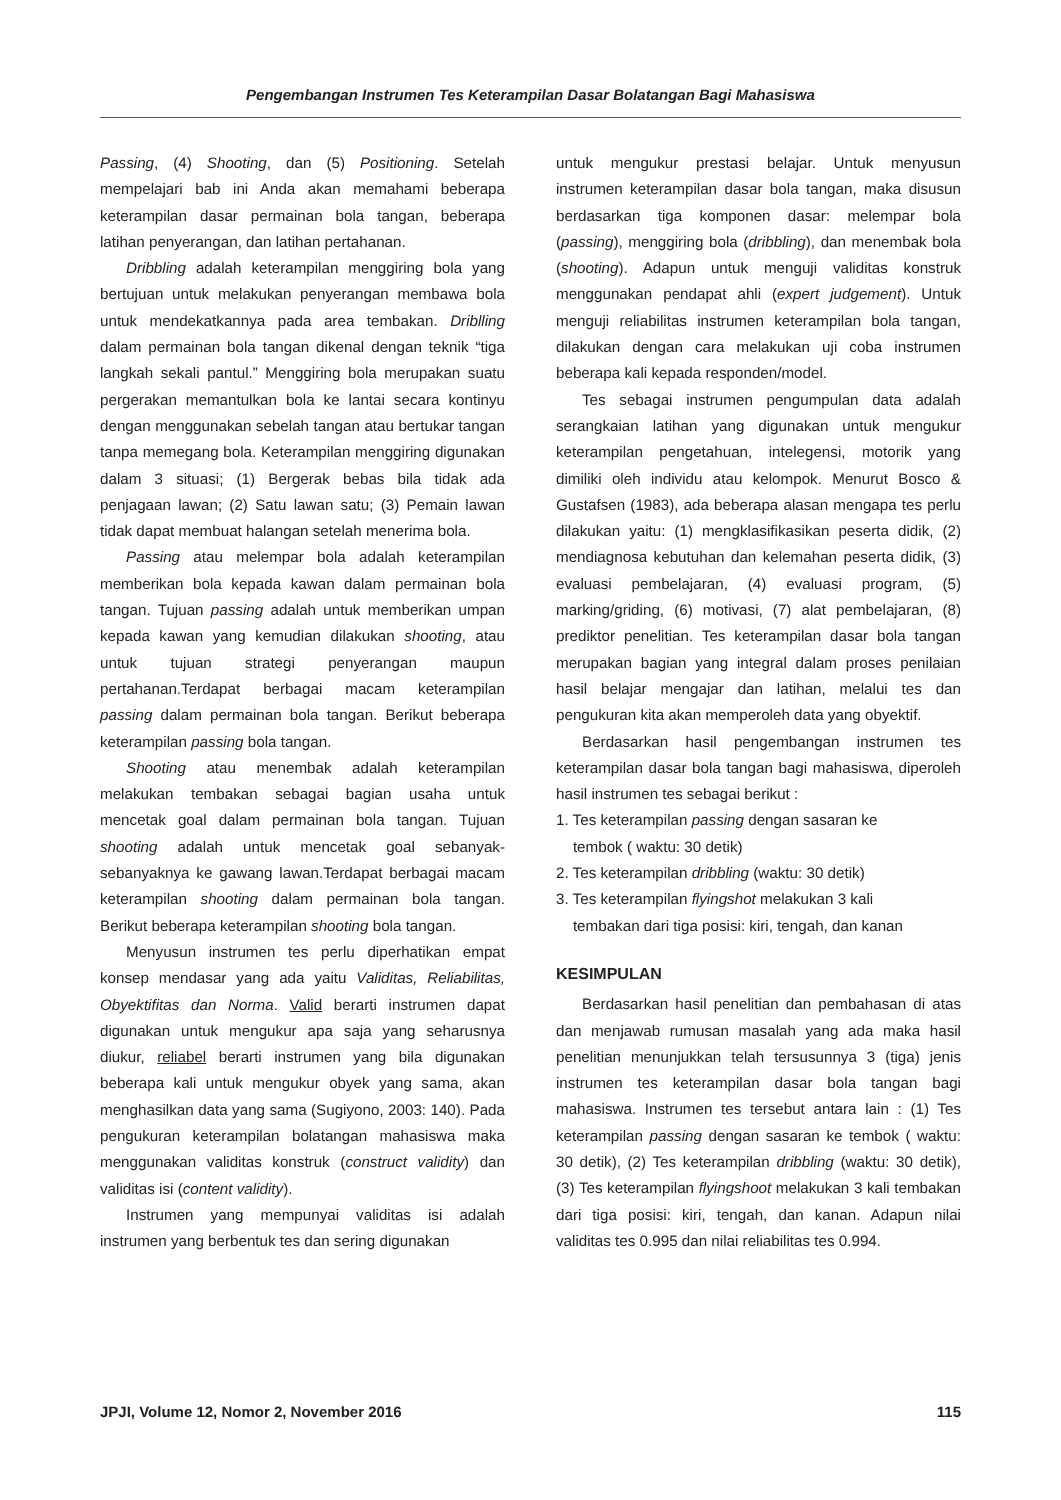Pengembangan Instrumen Tes Keterampilan Dasar Bolatangan Bagi Mahasiswa
Passing, (4) Shooting, dan (5) Positioning. Setelah mempelajari bab ini Anda akan memahami beberapa keterampilan dasar permainan bola tangan, beberapa latihan penyerangan, dan latihan pertahanan.
Dribbling adalah keterampilan menggiring bola yang bertujuan untuk melakukan penyerangan membawa bola untuk mendekatkannya pada area tembakan. Driblling dalam permainan bola tangan dikenal dengan teknik “tiga langkah sekali pantul.” Menggiring bola merupakan suatu pergerakan memantulkan bola ke lantai secara kontinyu dengan menggunakan sebelah tangan atau bertukar tangan tanpa memegang bola. Keterampilan menggiring digunakan dalam 3 situasi; (1) Bergerak bebas bila tidak ada penjagaan lawan; (2) Satu lawan satu; (3) Pemain lawan tidak dapat membuat halangan setelah menerima bola.
Passing atau melempar bola adalah keterampilan memberikan bola kepada kawan dalam permainan bola tangan. Tujuan passing adalah untuk memberikan umpan kepada kawan yang kemudian dilakukan shooting, atau untuk tujuan strategi penyerangan maupun pertahanan.Terdapat berbagai macam keterampilan passing dalam permainan bola tangan. Berikut beberapa keterampilan passing bola tangan.
Shooting atau menembak adalah keterampilan melakukan tembakan sebagai bagian usaha untuk mencetak goal dalam permainan bola tangan. Tujuan shooting adalah untuk mencetak goal sebanyak-sebanyaknya ke gawang lawan.Terdapat berbagai macam keterampilan shooting dalam permainan bola tangan. Berikut beberapa keterampilan shooting bola tangan.
Menyusun instrumen tes perlu diperhatikan empat konsep mendasar yang ada yaitu Validitas, Reliabilitas, Obyektifitas dan Norma. Valid berarti instrumen dapat digunakan untuk mengukur apa saja yang seharusnya diukur, reliabel berarti instrumen yang bila digunakan beberapa kali untuk mengukur obyek yang sama, akan menghasilkan data yang sama (Sugiyono, 2003: 140). Pada pengukuran keterampilan bolatangan mahasiswa maka menggunakan validitas konstruk (construct validity) dan validitas isi (content validity).
Instrumen yang mempunyai validitas isi adalah instrumen yang berbentuk tes dan sering digunakan
untuk mengukur prestasi belajar. Untuk menyusun instrumen keterampilan dasar bola tangan, maka disusun berdasarkan tiga komponen dasar: melempar bola (passing), menggiring bola (dribbling), dan menembak bola (shooting). Adapun untuk menguji validitas konstruk menggunakan pendapat ahli (expert judgement). Untuk menguji reliabilitas instrumen keterampilan bola tangan, dilakukan dengan cara melakukan uji coba instrumen beberapa kali kepada responden/model.
Tes sebagai instrumen pengumpulan data adalah serangkaian latihan yang digunakan untuk mengukur keterampilan pengetahuan, intelegensi, motorik yang dimiliki oleh individu atau kelompok. Menurut Bosco & Gustafsen (1983), ada beberapa alasan mengapa tes perlu dilakukan yaitu: (1) mengklasifikasikan peserta didik, (2) mendiagnosa kebutuhan dan kelemahan peserta didik, (3) evaluasi pembelajaran, (4) evaluasi program, (5) marking/griding, (6) motivasi, (7) alat pembelajaran, (8) prediktor penelitian. Tes keterampilan dasar bola tangan merupakan bagian yang integral dalam proses penilaian hasil belajar mengajar dan latihan, melalui tes dan pengukuran kita akan memperoleh data yang obyektif.
Berdasarkan hasil pengembangan instrumen tes keterampilan dasar bola tangan bagi mahasiswa, diperoleh hasil instrumen tes sebagai berikut :
1. Tes keterampilan passing dengan sasaran ke
tembok ( waktu: 30 detik)
2. Tes keterampilan dribbling (waktu: 30 detik)
3. Tes keterampilan flyingshot melakukan 3 kali
tembakan dari tiga posisi: kiri, tengah, dan kanan
KESIMPULAN
Berdasarkan hasil penelitian dan pembahasan di atas dan menjawab rumusan masalah yang ada maka hasil penelitian menunjukkan telah tersusunnya 3 (tiga) jenis instrumen tes keterampilan dasar bola tangan bagi mahasiswa. Instrumen tes tersebut antara lain : (1) Tes keterampilan passing dengan sasaran ke tembok ( waktu: 30 detik), (2) Tes keterampilan dribbling (waktu: 30 detik), (3) Tes keterampilan flyingshoot melakukan 3 kali tembakan dari tiga posisi: kiri, tengah, dan kanan. Adapun nilai validitas tes 0.995 dan nilai reliabilitas tes 0.994.
JPJI, Volume 12, Nomor 2, November 2016 115